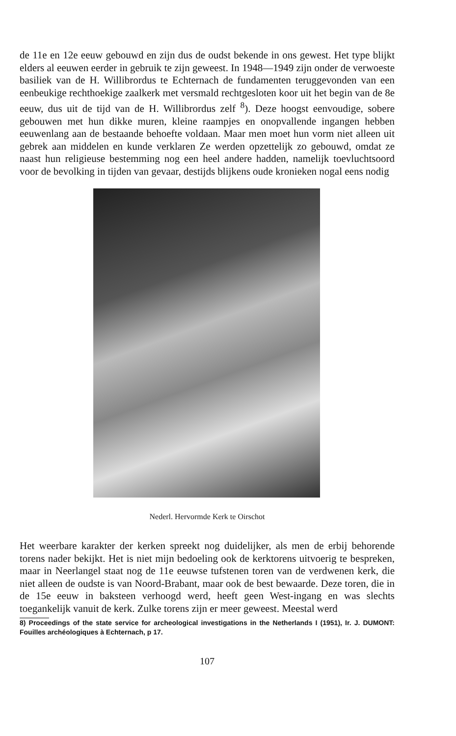de 11e en 12e eeuw gebouwd en zijn dus de oudst bekende in ons gewest. Het type blijkt elders al eeuwen eerder in gebruik te zijn geweest. In 1948—1949 zijn onder de verwoeste basiliek van de H. Willibrordus te Echternach de fundamenten teruggevonden van een eenbeukige rechthoekige zaalkerk met versmald rechtgesloten koor uit het begin van de 8e eeuw, dus uit de tijd van de H. Willibrordus zelf <sup>8</sup>). Deze hoogst eenvoudige, sobere gebouwen met hun dikke muren, kleine raampjes en onopvallende ingangen hebben eeuwenlang aan de bestaande behoefte voldaan. Maar men moet hun vorm niet alleen uit gebrek aan middelen en kunde verklaren Ze werden opzettelijk zo gebouwd, omdat ze naast hun religieuse bestemming nog een heel andere hadden, namelijk toevluchtsoord voor de bevolking in tijden van gevaar, destijds blijkens oude kronieken nogal eens nodig
Nederl. Hervormde Kerk te Oirschot
Het weerbare karakter der kerken spreekt nog duidelijker, als men de erbij behorende torens nader bekijkt. Het is niet mijn bedoeling ook de kerktorens uitvoerig te bespreken, maar in Neerlangel staat nog de 11e eeuwse tufstenen toren van de verdwenen kerk, die niet alleen de oudste is van Noord-Brabant, maar ook de best bewaarde. Deze toren, die in de 15e eeuw in baksteen verhoogd werd, heeft geen West-ingang en was slechts toegankelijk vanuit de kerk. Zulke torens zijn er meer geweest. Meestal werd
8) Proceedings of the state service for archeological investigations in the Netherlands I (1951), Ir. J. DUMONT: Fouilles archéologiques à Echternach, p 17.
107